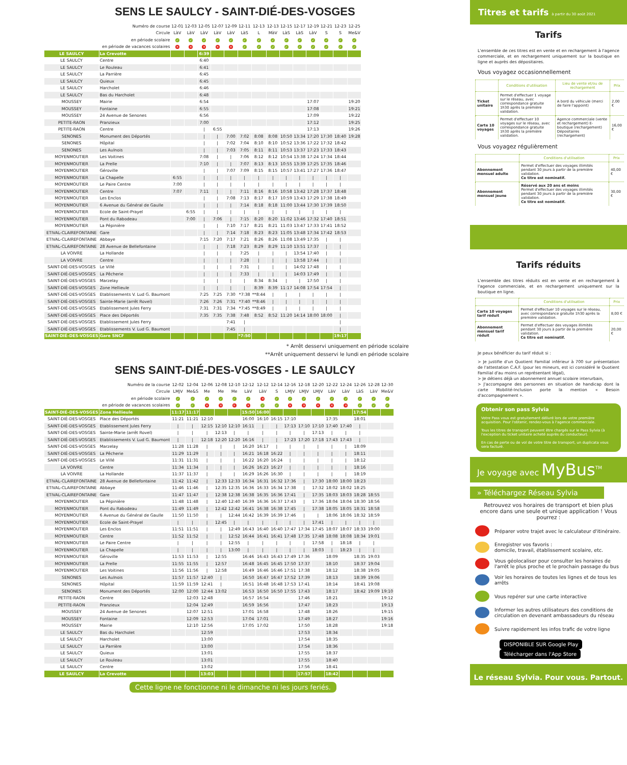SENS LE SAULCY - SAINT-DIÉ-DES-VOSGES
| | Numéro de course | 12-01 | 12-03 | 12-05 | 12-07 | 12-09 | 12-11 | 12-13 | 12-13 | 12-15 | 12-17 | 12-19 | 12-21 | 12-23 | 12-25 |
| | Circule | LàV | LàV | LàV | LàV | LàV | LàS | L | MàV | LàS | LàS | LàV | S | S | Me&V |
| | en période scolaire | ✓ | ✓ | ✓ | ✓ | ✓ | ✓ | ✓ | ✓ | ✓ | ✓ | ✓ | ✓ | ✓ | ✓ |
| | en période de vacances scolaires | ✕ | ✕ | ✕ | ✕ | ✕ | ✓ | ✓ | ✓ | ✓ | ✓ | ✓ | ✓ | ✓ | ✓ |
| LE SAULCY | La Crevotte | | | 6:39 | | | | | | | | | | | |
| LE SAULCY | Centre | | | 6:40 | | | | | | | | | | | |
| LE SAULCY | Le Rouleau | | | 6:41 | | | | | | | | | | | |
| LE SAULCY | La Parrière | | | 6:45 | | | | | | | | | | | |
| LE SAULCY | Quieux | | | 6:45 | | | | | | | | | | | |
| LE SAULCY | Harcholet | | | 6:46 | | | | | | | | | | | |
| LE SAULCY | Bas du Harcholet | | | 6:48 | | | | | | | | | | | |
| MOUSSEY | Mairie | | | 6:54 | | | | | | | | 17:07 | | | 19:20 |
| MOUSSEY | Fontaine | | | 6:55 | | | | | | | | 17:08 | | | 19:21 |
| MOUSSEY | 24 Avenue de Senones | | | 6:56 | | | | | | | | 17:09 | | | 19:22 |
| PETITE-RAON | Pranzieux | | | 7:00 | | | | | | | | 17:12 | | | 19:25 |
| PETITE-RAON | Centre | | | / | 6:55 | | | | | | | 17:13 | | | 19:26 |
| SENONES | Monument des Déportés | | | / | / | 7:00 | 7:02 | 8:08 | 8:08 | 10:50 | 13:34 | 17:20 | 17:30 | 18:40 | 19:28 |
| SENONES | Hôpital | | | / | / | 7:02 | 7:04 | 8:10 | 8:10 | 10:52 | 13:36 | 17:22 | 17:32 | 18:42 | |
| SENONES | Les Aulnois | | | / | / | 7:03 | 7:05 | 8:11 | 8:11 | 10:53 | 13:37 | 17:23 | 17:33 | 18:43 | |
| MOYENMOUTIER | Les Voitines | | | 7:08 | / | / | 7:06 | 8:12 | 8:12 | 10:54 | 13:38 | 17:24 | 17:34 | 18:44 | |
| MOYENMOUTIER | La Prelle | | | 7:10 | / | / | 7:07 | 8:13 | 8:13 | 10:55 | 13:39 | 17:25 | 17:35 | 18:46 | |
| MOYENMOUTIER | Géroville | | | / | / | 7:07 | 7:09 | 8:15 | 8:15 | 10:57 | 13:41 | 17:27 | 17:36 | 18:47 | |
| MOYENMOUTIER | La Chapelle | 6:55 | | / | / | / | / | / | / | / | / | / | / | / | |
| MOYENMOUTIER | Le Paire Centre | 7:00 | | / | / | / | / | / | / | / | / | / | / | / | |
| MOYENMOUTIER | Centre | 7:07 | | 7:11 | / | / | 7:11 | 8:16 | 8:16 | 10:58 | 13:42 | 17:28 | 17:37 | 18:48 | |
| MOYENMOUTIER | Les Enclos | | | / | / | 7:08 | 7:13 | 8:17 | 8:17 | 10:59 | 13:43 | 17:29 | 17:38 | 18:49 | |
| MOYENMOUTIER | 6 Avenue du Général de Gaulle | | | / | / | / | 7:14 | 8:18 | 8:18 | 11:00 | 13:44 | 17:30 | 17:39 | 18:50 | |
| MOYENMOUTIER | Ecole de Saint-Prayel | | 6:55 | / | / | / | / | / | / | / | / | / | / | / | |
| MOYENMOUTIER | Pont du Rabodeau | | 7:00 | / | 7:06 | / | 7:15 | 8:20 | 8:20 | 11:02 | 13:46 | 17:32 | 17:40 | 18:51 | |
| MOYENMOUTIER | La Pépinière | | | / | / | 7:10 | 7:17 | 8:21 | 8:21 | 11:03 | 13:47 | 17:33 | 17:41 | 18:52 | |
| ETIVAL-CLAIREFONTAINE | Gare | | | / | / | 7:14 | 7:18 | 8:23 | 8:23 | 11:05 | 13:48 | 17:34 | 17:42 | 18:53 | |
| ETIVAL-CLAIREFONTAINE | Abbaye | | | 7:15 | 7:20 | 7:17 | 7:21 | 8:26 | 8:26 | 11:08 | 13:49 | 17:35 | / | / | |
| ETIVAL-CLAIREFONTAINE | 28 Avenue de Bellefontaine | | | / | / | 7:18 | 7:23 | 8:29 | 8:29 | 11:10 | 13:51 | 17:37 | / | / | |
| LA VOIVRE | La Hollande | | | / | / | / | 7:25 | / | / | / | 13:54 | 17:40 | / | / | |
| LA VOIVRE | Centre | | | / | / | / | 7:28 | / | / | / | 13:58 | 17:44 | / | / | |
| SAINT-DIÉ-DES-VOSGES | Le Villé | | | / | / | / | 7:31 | / | / | / | 14:02 | 17:48 | / | / | |
| SAINT-DIÉ-DES-VOSGES | La Pêcherie | | | / | / | / | 7:33 | / | / | / | 14:03 | 17:49 | / | / | |
| SAINT-DIÉ-DES-VOSGES | Marzelay | | | / | / | / | / | 8:34 | 8:34 | / | / | 17:50 | / | / | |
| SAINT-DIÉ-DES-VOSGES | Zone Hellieule | | | / | / | / | / | 8:39 | 8:39 | 11:17 | 14:08 | 17:54 | 17:54 | / | |
| SAINT-DIÉ-DES-VOSGES | Etablissements V. Lud G. Baumont | | | 7:25 | 7:25 | 7:30 | *7:38 | **8:44 | / | / | / | / | / | / | |
| SAINT-DIÉ-DES-VOSGES | Sainte-Marie (arrêt Rovel) | | | 7:26 | 7:26 | 7:31 | *7:40 | **8:46 | / | / | / | / | / | / | |
| SAINT-DIÉ-DES-VOSGES | Etablissement Jules Ferry | | | 7:31 | 7:31 | 7:34 | *7:45 | **8:49 | / | / | / | / | / | / | |
| SAINT-DIÉ-DES-VOSGES | Place des Déportés | | | 7:35 | 7:35 | 7:38 | 7:48 | 8:52 | 8:52 | 11:20 | 14:14 | 18:00 | 18:00 | / | |
| SAINT-DIÉ-DES-VOSGES | Etablissement Jules Ferry | | | | | 7:41 | / | | | | | | | / | |
| SAINT-DIÉ-DES-VOSGES | Etablissements V. Lud G. Baumont | | | | | 7:45 | / | | | | | | | / | |
| SAINT-DIÉ-DES-VOSGES | Gare SNCF | | | | | | *7:50 | | | | | | | 19:17 | |
* Arrêt desservi uniquement en période scolaire
**Arrêt uniquement desservi le lundi en période scolaire
SENS SAINT-DIÉ-DES-VOSGES - LE SAULCY
| | Numéro de la course | 12-02 | 12-04 | 12-06 | 12-08 | 12-10 | 12-12 | 12-12 | 12-14 | 12-16 | 12-18 | 12-20 | 12-22 | 12-24 | 12-26 | 12-28 | 12-30 |
| | Circule | LMJV | Me&S | Me | Me | Me | LàV | LàV | S | LMJV | LMJV | LMJV | LàV | LàV | LàS | LàV | Me&V |
| | en période scolaire | ✓ | ✓ | ✓ | ✓ | ✓ | ✓ | ✕ | ✓ | ✓ | ✓ | ✓ | ✓ | ✓ | ✓ | ✓ | ✓ |
| | en période de vacances scolaires | ✓ | ✓ | ✕ | ✕ | ✕ | ✕ | ✓ | ✓ | ✕ | ✕ | ✕ | ✕ | ✕ | ✓ | ✓ | ✓ |
| SAINT-DIÉ-DES-VOSGES | Zone Hellieule | 11:17 | 11:17 | | | | 15:50 | 16:00 | | | | | | | 17:54 | | |
| SAINT-DIÉ-DES-VOSGES | Place des Déportés | 11:21 | 11:21 | 12:10 | | | 16:00 | 16:10 | 16:15 | 17:10 | | | 17:35 | | 18:01 | | |
| SAINT-DIÉ-DES-VOSGES | Etablissement Jules Ferry | / | / | 12:15 | 12:10 | 12:10 | 16:11 | / | / | 17:13 | 17:10 | 17:10 | 17:40 | 17:40 | / | | |
| SAINT-DIÉ-DES-VOSGES | Sainte-Marie (arrêt Rovel) | / | / | / | 12:13 | / | / | / | / | / | / | 17:13 | / | / | / | | |
| SAINT-DIÉ-DES-VOSGES | Etablissements V. Lud G. Baumont | / | / | 12:18 | 12:20 | 12:20 | 16:16 | / | / | 17:23 | 17:20 | 17:18 | 17:43 | 17:43 | / | | |
| SAINT-DIÉ-DES-VOSGES | Marzelay | 11:28 | 11:28 | / | / | / | 16:20 | 16:17 | / | / | / | / | / | / | 18:09 | | |
| SAINT-DIÉ-DES-VOSGES | La Pêcherie | 11:29 | 11:29 | / | / | / | 16:21 | 16:18 | 16:22 | / | / | / | / | / | 18:11 | | |
| SAINT-DIÉ-DES-VOSGES | Le Villé | 11:31 | 11:31 | / | / | / | 16:22 | 16:20 | 16:24 | / | / | / | / | / | 18:12 | | |
| LA VOIVRE | Centre | 11:34 | 11:34 | / | / | / | 16:26 | 16:23 | 16:27 | / | / | / | / | / | 18:16 | | |
| LA VOIVRE | La Hollande | 11:37 | 11:37 | / | / | / | 16:29 | 16:26 | 16:30 | / | / | / | / | / | 18:19 | | |
| ETIVAL-CLAIREFONTAINE | 28 Avenue de Bellefontaine | 11:42 | 11:42 | / | 12:33 | 12:33 | 16:34 | 16:31 | 16:32 | 17:36 | / | 17:30 | 18:00 | 18:00 | 18:23 | | |
| ETIVAL-CLAIREFONTAINE | Abbaye | 11:46 | 11:46 | / | 12:35 | 12:35 | 16:36 | 16:33 | 16:34 | 17:38 | / | 17:32 | 18:02 | 18:02 | 18:25 | | |
| ETIVAL-CLAIREFONTAINE | Gare | 11:47 | 11:47 | / | 12:38 | 12:38 | 16:38 | 16:35 | 16:36 | 17:41 | / | 17:35 | 18:03 | 18:03 | 18:28 | 18:55 | |
| MOYENMOUTIER | La Pépinière | 11:48 | 11:48 | / | 12:40 | 12:40 | 16:39 | 16:36 | 16:37 | 17:43 | / | 17:36 | 18:04 | 18:04 | 18:30 | 18:56 | |
| MOYENMOUTIER | Pont du Rabodeau | 11:49 | 11:49 | / | 12:42 | 12:42 | 16:41 | 16:38 | 16:38 | 17:45 | / | 17:38 | 18:05 | 18:05 | 18:31 | 18:58 | |
| MOYENMOUTIER | 6 Avenue du Général de Gaulle | 11:50 | 11:50 | / | / | 12:44 | 16:42 | 16:39 | 16:39 | 17:46 | / | / | 18:06 | 18:06 | 18:32 | 18:59 | |
| MOYENMOUTIER | Ecole de Saint-Prayel | / | / | / | 12:45 | / | / | / | / | / | / | 17:41 | / | / | / | / | |
| MOYENMOUTIER | Les Enclos | 11:51 | 11:51 | / | / | 12:49 | 16:43 | 16:40 | 16:40 | 17:47 | 17:34 | 17:45 | 18:07 | 18:07 | 18:33 | 19:00 | |
| MOYENMOUTIER | Centre | 11:52 | 11:52 | / | / | 12:52 | 16:44 | 16:41 | 16:41 | 17:48 | 17:35 | 17:48 | 18:08 | 18:08 | 18:34 | 19:01 | |
| MOYENMOUTIER | Le Paire Centre | / | / | / | / | 12:55 | / | / | / | / | / | 17:58 | / | 18:18 | / | / | |
| MOYENMOUTIER | La Chapelle | / | / | / | / | 13:00 | / | / | / | / | / | 18:03 | / | 18:23 | / | / | |
| MOYENMOUTIER | Géroville | 11:53 | 11:53 | / | 12:55 | | 16:46 | 16:43 | 16:43 | 17:49 | 17:36 | | 18:09 | | 18:35 | 19:03 | |
| MOYENMOUTIER | La Prelle | 11:55 | 11:55 | / | 12:57 | | 16:48 | 16:45 | 16:45 | 17:50 | 17:37 | | 18:10 | | 18:37 | 19:04 | |
| MOYENMOUTIER | Les Voitines | 11:56 | 11:56 | / | 12:58 | | 16:49 | 16:46 | 16:46 | 17:51 | 17:38 | | 18:12 | | 18:38 | 19:05 | |
| SENONES | Les Aulnois | 11:57 | 11:57 | 12:40 | / | | 16:50 | 16:47 | 16:47 | 17:52 | 17:39 | | 18:13 | | 18:39 | 19:06 | |
| SENONES | Hôpital | 11:59 | 11:59 | 12:41 | / | | 16:51 | 16:48 | 16:48 | 17:53 | 17:41 | | 18:14 | | 18:41 | 19:08 | |
| SENONES | Monument des Déportés | 12:00 | 12:00 | 12:44 | 13:02 | | 16:53 | 16:50 | 16:50 | 17:55 | 17:43 | | 18:17 | | 18:42 | 19:09 | 19:10 |
| PETITE-RAON | Centre | | 12:03 | 12:48 | | | 16:57 | 16:54 | | | 17:46 | | 18:21 | | | | 19:12 |
| PETITE-RAON | Pranzieux | | 12:04 | 12:49 | | | 16:59 | 16:56 | | | 17:47 | | 18:23 | | | | 19:13 |
| MOUSSEY | 24 Avenue de Senones | | 12:07 | 12:51 | | | 17:01 | 16:58 | | | 17:48 | | 18:26 | | | | 19:15 |
| MOUSSEY | Fontaine | | 12:09 | 12:53 | | | 17:04 | 17:01 | | | 17:49 | | 18:27 | | | | 19:16 |
| MOUSSEY | Mairie | | 12:10 | 12:56 | | | 17:05 | 17:02 | | | 17:50 | | 18:28 | | | | 19:18 |
| LE SAULCY | Bas du Harcholet | | | 12:59 | | | | | | | 17:53 | | 18:34 | | | | |
| LE SAULCY | Harcholet | | | 13:00 | | | | | | | 17:54 | | 18:35 | | | | |
| LE SAULCY | La Parrière | | | 13:00 | | | | | | | 17:54 | | 18:36 | | | | |
| LE SAULCY | Quieux | | | 13:01 | | | | | | | 17:55 | | 18:37 | | | | |
| LE SAULCY | Le Rouleau | | | 13:01 | | | | | | | 17:55 | | 18:40 | | | | |
| LE SAULCY | Centre | | | 13:02 | | | | | | | 17:56 | | 18:41 | | | | |
| LE SAULCY | La Crevotte | | | 13:03 | | | | | | | 17:57 | | 18:42 | | | | |
Cette ligne ne fonctionne ni le dimanche ni les jours feriés.
Titres et tarifs à partir du 30 août 2021
Tarifs
L'ensemble de ces titres est en vente et en rechargement à l'agence commerciale, et en rechargement uniquement sur la boutique en ligne et auprès des dépositaires.
Vous voyagez occasionnellement
| | Conditions d'utilisation | Lieu de vente et/ou de rechargement | Prix |
| --- | --- | --- | --- |
| Ticket unitaire | Permet d'effectuer 1 voyage sur le réseau, avec correspondance gratuite 1h30 après la première validation. | A bord du véhicule (merci de faire l'appoint) | 2,00 € |
| Carte 10 voyages | Permet d'effectuer 10 voyages sur le réseau, avec correspondance gratuite 1h30 après la première validation. | Agence commerciale (vente et rechargement) E-boutique (rechargement) Dépositaires (rechargement) | 16,00 € |
Vous voyagez régulièrement
| | Conditions d'utilisation | Prix |
| --- | --- | --- |
| Abonnement mensuel adulte | Permet d'effectuer des voyages illimités pendant 30 jours à partir de la première validation. Ce titre est nominatif. | 40,00 € |
| Abonnement mensuel jeune | Réservé aux 20 ans et moins Permet d'effectuer des voyages illimités pendant 30 jours à partir de la première validation. Ce titre est nominatif. | 30,00 € |
Tarifs réduits
L'ensemble des titres réduits est en vente et en rechargement à l'agence commerciale, et en rechargement uniquement sur la boutique en ligne.
| | Conditions d'utilisation | Prix |
| --- | --- | --- |
| Carte 10 voyages tarif réduit | Permet d'effectuer 10 voyages sur le réseau, avec correspondance gratuite 1h30 après la première validation. | 8,00 € |
| Abonnement mensuel tarif réduit | Permet d'effectuer des voyages illimités pendant 30 jours à partir de la première validation. Ce titre est nominatif. | 20,00 € |
Je peux bénéficier du tarif réduit si :
> Je justifie d'un Quotient Familial inférieur à 700 sur présentation de l'attestation C.A.F. (pour les mineurs, est ici considéré le Quotient Familial d'au moins un représentant légal),
> Je détiens déjà un abonnement annuel scolaire interurbain,
> J'accompagne des personnes en situation de handicap dont la carte Mobilité-Inclusion porte la mention « Besoin d'accompagnement ».
Obtenir son pass Sylvia
Votre Pass vous est gratuitement délivré lors de votre première acquisition. Pour l'obtenir, rendez-vous à l'agence commerciale.
Tous les titres de transport peuvent être chargés sur le Pass Sylvia (à l'exception du ticket unitaire acheté auprès du conducteur).
En cas de perte ou de vol de votre titre de transport, un duplicata vous sera facturé.
Je voyage avec MyBus<sup>TM</sup>
» Téléchargez Réseau Sylvia
Retrouvez vos horaires de transport et bien plus encore dans une seule et unique application ! Vous pourrez :
Préparer votre trajet avec le calculateur d'itinéraire.
Enregistrer vos favoris :
domicile, travail, établissement scolaire, etc.
Vous géolocaliser pour consulter les horaires de l'arrêt le plus proche et le prochain passage du bus
Voir les horaires de toutes les lignes et de tous les arrêts
Vous repérer sur une carte interactive
Informer les autres utilisateurs des conditions de circulation en devenant ambassadeurs du réseau
Suivre rapidement les infos trafic de votre ligne
DISPONIBLE SUR Google Play Télécharger dans l'App Store
Le réseau Sylvia. Pour vous. Partout.